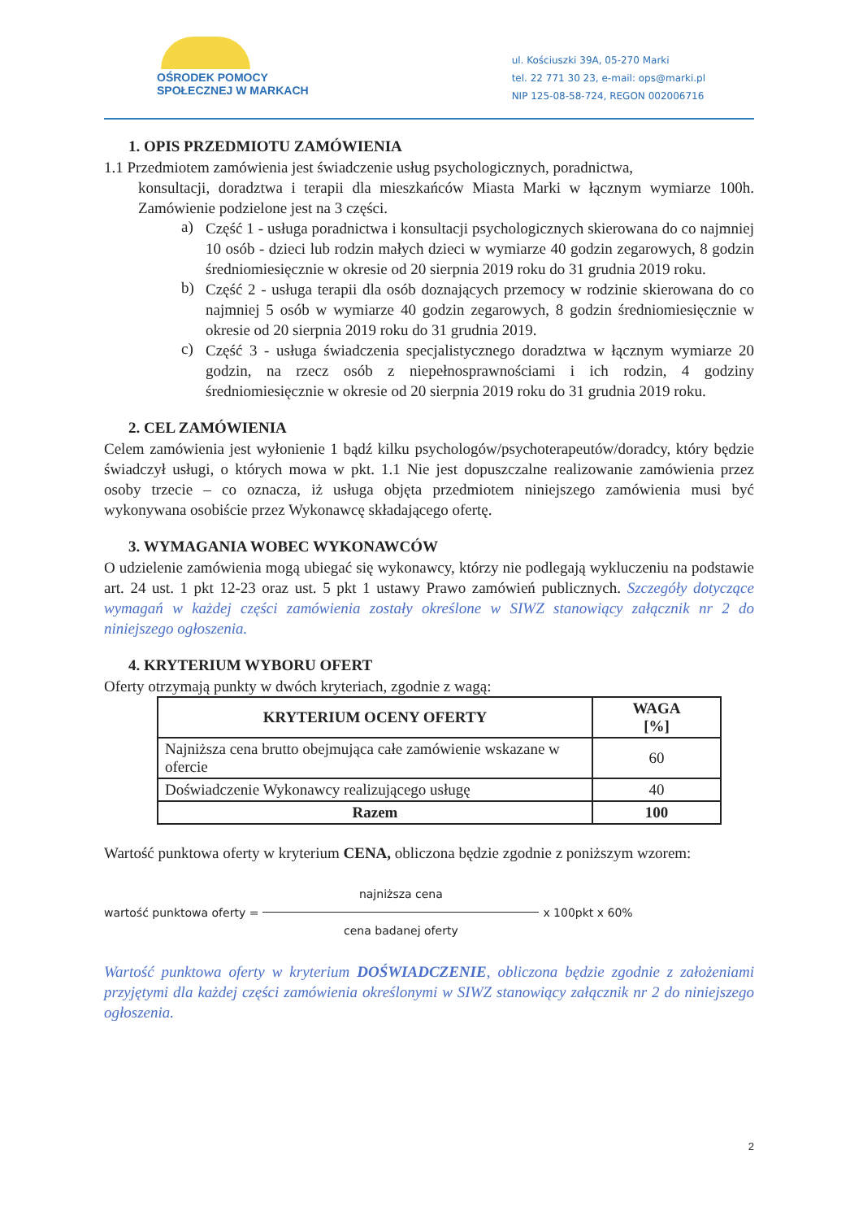OŚRODEK POMOCY
SPOŁECZNEJ W MARKACH
ul. Kościuszki 39A, 05-270 Marki
tel. 22 771 30 23, e-mail: ops@marki.pl
NIP 125-08-58-724, REGON 002006716
1. OPIS PRZEDMIOTU ZAMÓWIENIA
1.1 Przedmiotem zamówienia jest świadczenie usług psychologicznych, poradnictwa,
konsultacji, doradztwa i terapii dla mieszkańców Miasta Marki w łącznym wymiarze 100h. Zamówienie podzielone jest na 3 części.
a)
Część 1 - usługa poradnictwa i konsultacji psychologicznych skierowana do co najmniej 10 osób - dzieci lub rodzin małych dzieci w wymiarze 40 godzin zegarowych, 8 godzin średniomiesięcznie w okresie od 20 sierpnia 2019 roku do 31 grudnia 2019 roku.
b)
Część 2 - usługa terapii dla osób doznających przemocy w rodzinie skierowana do co najmniej 5 osób w wymiarze 40 godzin zegarowych, 8 godzin średniomiesięcznie w okresie od 20 sierpnia 2019 roku do 31 grudnia 2019.
c)
Część 3 - usługa świadczenia specjalistycznego doradztwa w łącznym wymiarze 20 godzin, na rzecz osób z niepełnosprawnościami i ich rodzin, 4 godziny średniomiesięcznie w okresie od 20 sierpnia 2019 roku do 31 grudnia 2019 roku.
2. CEL ZAMÓWIENIA
Celem zamówienia jest wyłonienie 1 bądź kilku psychologów/psychoterapeutów/doradcy, który będzie świadczył usługi, o których mowa w pkt. 1.1 Nie jest dopuszczalne realizowanie zamówienia przez osoby trzecie – co oznacza, iż usługa objęta przedmiotem niniejszego zamówienia musi być wykonywana osobiście przez Wykonawcę składającego ofertę.
3. WYMAGANIA WOBEC WYKONAWCÓW
O udzielenie zamówienia mogą ubiegać się wykonawcy, którzy nie podlegają wykluczeniu na podstawie art. 24 ust. 1 pkt 12-23 oraz ust. 5 pkt 1 ustawy Prawo zamówień publicznych. Szczegóły dotyczące wymagań w każdej części zamówienia zostały określone w SIWZ stanowiący załącznik nr 2 do niniejszego ogłoszenia.
4. KRYTERIUM WYBORU OFERT
Oferty otrzymają punkty w dwóch kryteriach, zgodnie z wagą:
| KRYTERIUM OCENY OFERTY | WAGA [%] |
| --- | --- |
| Najniższa cena brutto obejmująca całe zamówienie wskazane w ofercie | 60 |
| Doświadczenie Wykonawcy realizującego usługę | 40 |
| Razem | 100 |
Wartość punktowa oferty w kryterium CENA, obliczona będzie zgodnie z poniższym wzorem:
wartość punktowa oferty = najniższa cena cena badanej oferty x 100pkt x 60%
Wartość punktowa oferty w kryterium DOŚWIADCZENIE, obliczona będzie zgodnie z założeniami przyjętymi dla każdej części zamówienia określonymi w SIWZ stanowiący załącznik nr 2 do niniejszego ogłoszenia.
2